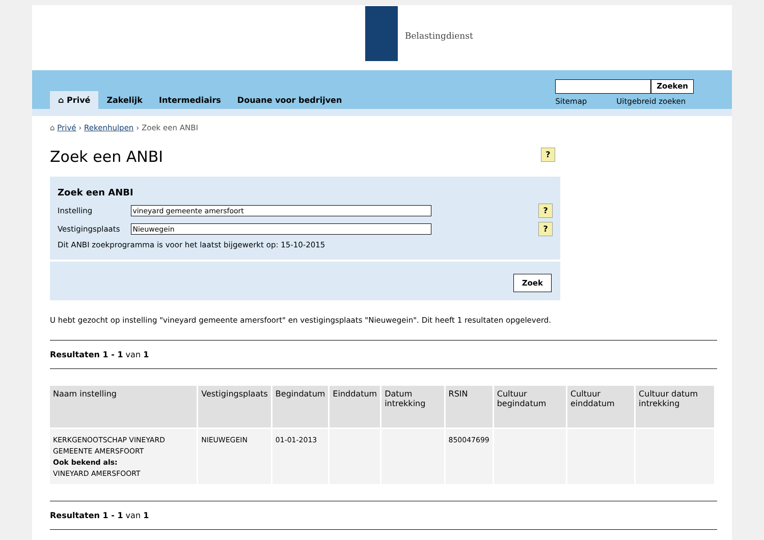Belastingdienst
⌂ Privé Zakelijk Intermediairs Douane voor bedrijven
Zoeken
Sitemap Uitgebreid zoeken
⌂ Privé › Rekenhulpen › Zoek een ANBI
Zoek een ANBI?
Zoek een ANBI
Instelling vineyard gemeente amersfoort
?
Vestigingsplaats Nieuwegein
?
Dit ANBI zoekprogramma is voor het laatst bijgewerkt op: 15-10-2015
Zoek
U hebt gezocht op instelling "vineyard gemeente amersfoort" en vestigingsplaats "Nieuwegein". Dit heeft 1 resultaten opgeleverd.
Resultaten 1 - 1 van 1
| Naam instelling | Vestigingsplaats | Begindatum | Einddatum | Datum intrekking | RSIN | Cultuur begindatum | Cultuur einddatum | Cultuur datum intrekking |
| --- | --- | --- | --- | --- | --- | --- | --- | --- |
| KERKGENOOTSCHAP VINEYARD GEMEENTE AMERSFOORT Ook bekend als: VINEYARD AMERSFOORT | NIEUWEGEIN | 01-01-2013 | | | 850047699 | | | |
Resultaten 1 - 1 van 1